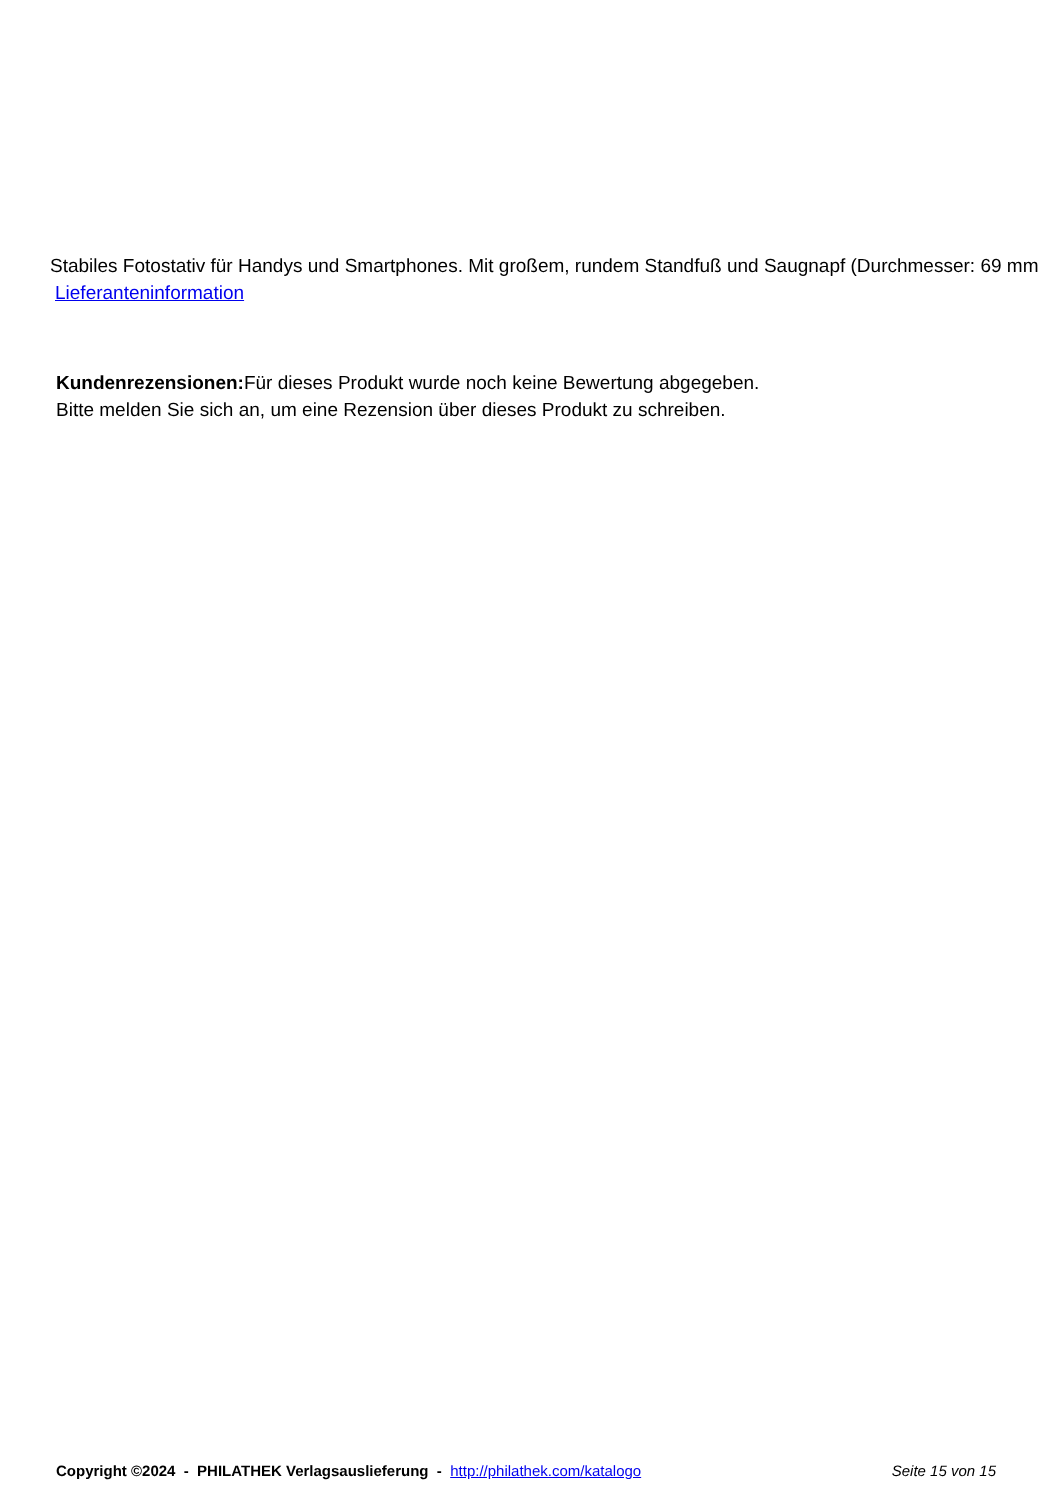Stabiles Fotostativ für Handys und Smartphones. Mit großem, rundem Standfuß und Saugnapf (Durchmesser: 69 mm
Lieferanteninformation
Kundenrezensionen: Für dieses Produkt wurde noch keine Bewertung abgegeben.
Bitte melden Sie sich an, um eine Rezension über dieses Produkt zu schreiben.
Copyright ©2024 - PHILATHEK Verlagsauslieferung - http://philathek.com/katalogo Seite 15 von 15